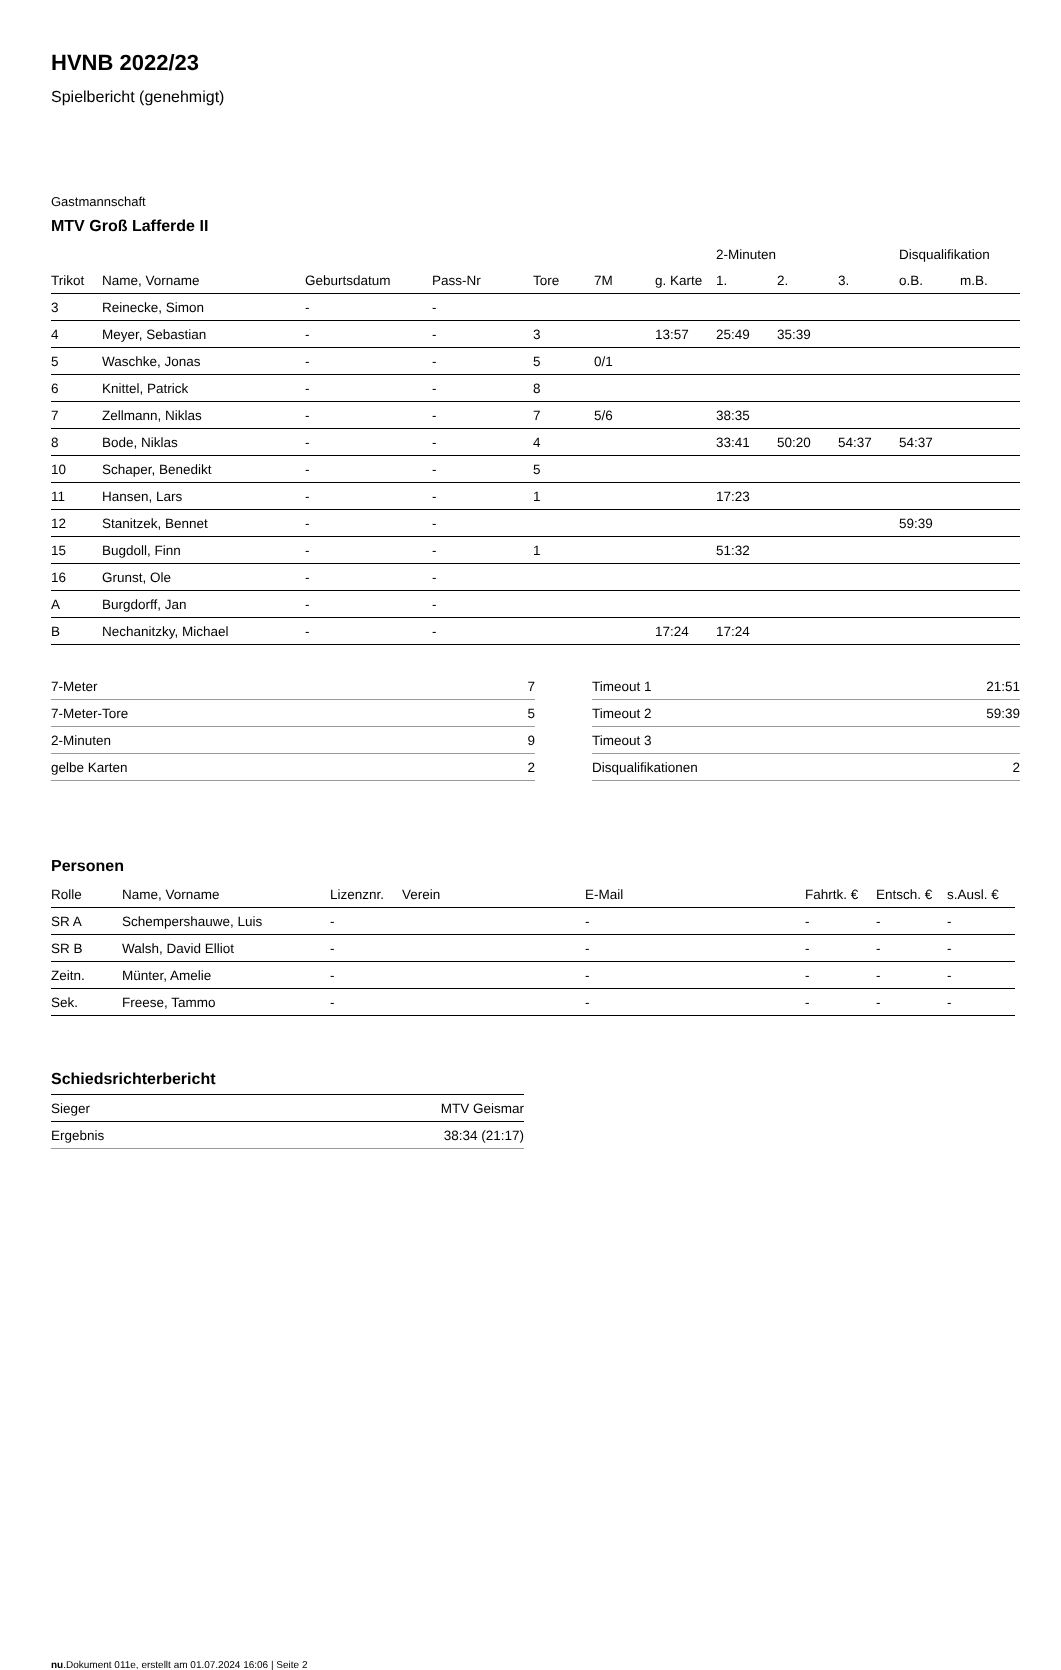HVNB 2022/23
Spielbericht (genehmigt)
Gastmannschaft
MTV Groß Lafferde II
| | | | | | | | 2-Minuten | | | Disqualifikation | |
| --- | --- | --- | --- | --- | --- | --- | --- | --- | --- | --- | --- |
| Trikot | Name, Vorname | Geburtsdatum | Pass-Nr | Tore | 7M | g. Karte | 1. | 2. | 3. | o.B. | m.B. |
| 3 | Reinecke, Simon | - | - | | | | | | | | |
| 4 | Meyer, Sebastian | - | - | 3 | | 13:57 | 25:49 | 35:39 | | | |
| 5 | Waschke, Jonas | - | - | 5 | 0/1 | | | | | | |
| 6 | Knittel, Patrick | - | - | 8 | | | | | | | |
| 7 | Zellmann, Niklas | - | - | 7 | 5/6 | | 38:35 | | | | |
| 8 | Bode, Niklas | - | - | 4 | | | 33:41 | 50:20 | 54:37 | 54:37 | |
| 10 | Schaper, Benedikt | - | - | 5 | | | | | | | |
| 11 | Hansen, Lars | - | - | 1 | | | 17:23 | | | | |
| 12 | Stanitzek, Bennet | - | - | | | | | | | 59:39 | |
| 15 | Bugdoll, Finn | - | - | 1 | | | 51:32 | | | | |
| 16 | Grunst, Ole | - | - | | | | | | | | |
| A | Burgdorff, Jan | - | - | | | | | | | | |
| B | Nechanitzky, Michael | - | - | | | 17:24 | 17:24 | | | | |
| 7-Meter | 7 |
| 7-Meter-Tore | 5 |
| 2-Minuten | 9 |
| gelbe Karten | 2 |
| Timeout 1 | 21:51 |
| Timeout 2 | 59:39 |
| Timeout 3 | |
| Disqualifikationen | 2 |
Personen
| Rolle | Name, Vorname | Lizenznr. | Verein | E-Mail | Fahrtk. € | Entsch. € | s.Ausl. € |
| --- | --- | --- | --- | --- | --- | --- | --- |
| SR A | Schempershauwe, Luis | - | | - | - | - | - |
| SR B | Walsh, David Elliot | - | | - | - | - | - |
| Zeitn. | Münter, Amelie | - | | - | - | - | - |
| Sek. | Freese, Tammo | - | | - | - | - | - |
Schiedsrichterbericht
| Sieger | MTV Geismar |
| Ergebnis | 38:34 (21:17) |
nu.Dokument 011e, erstellt am 01.07.2024 16:06 | Seite 2